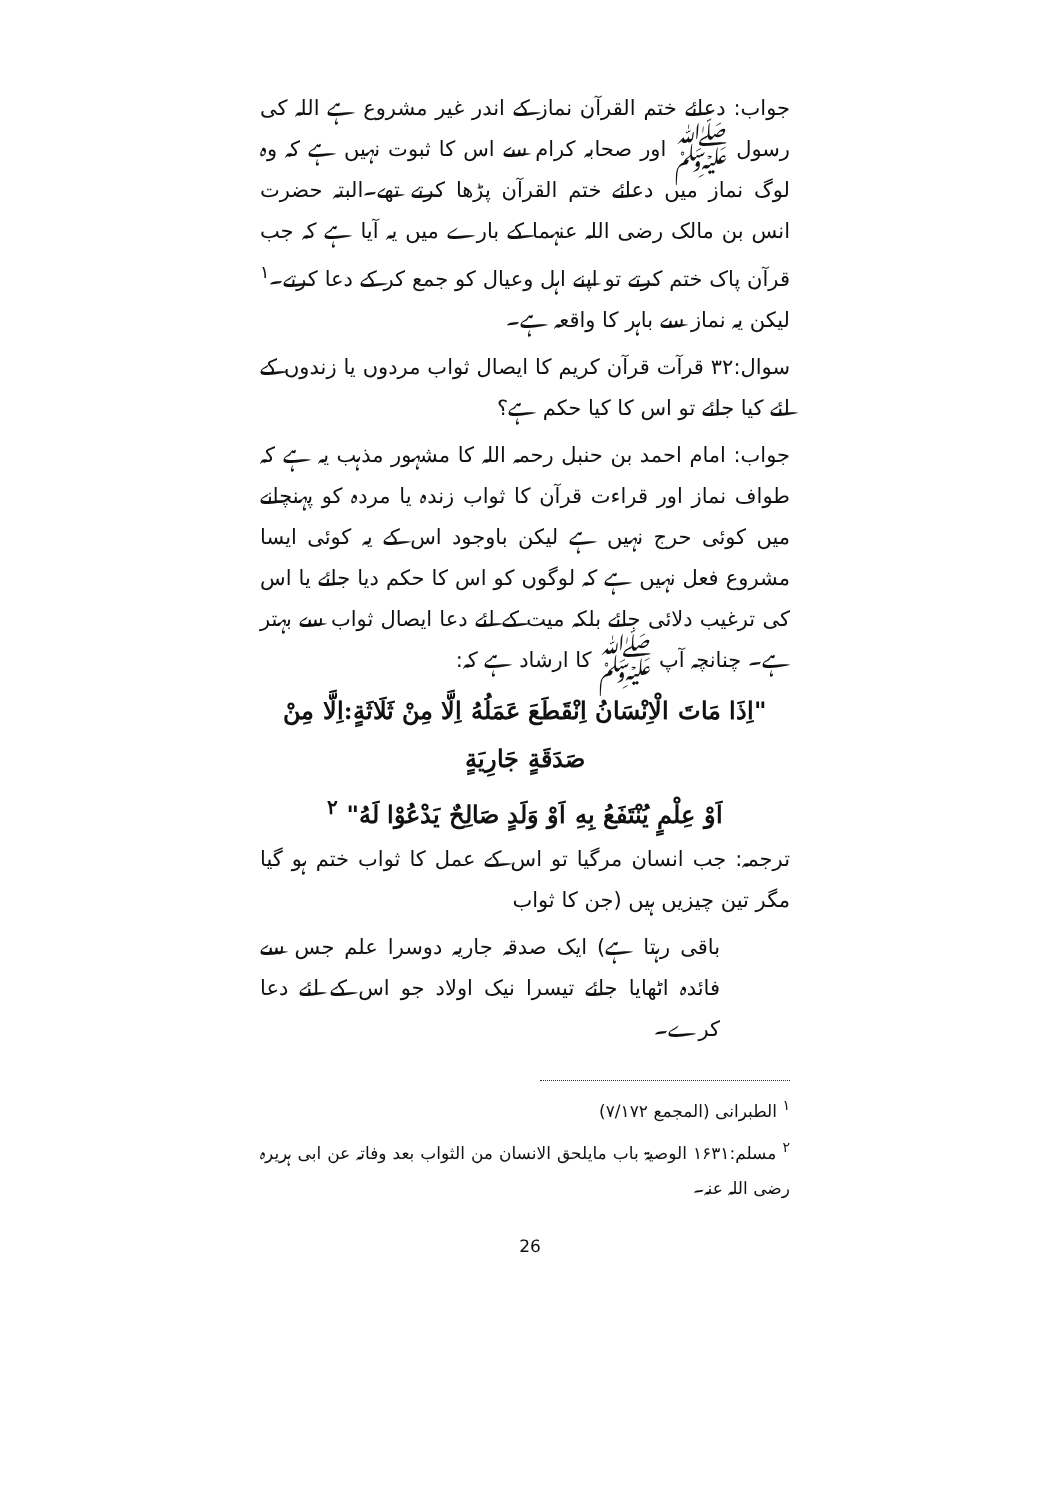جواب: دعائے ختم القرآن نماز کے اندر غیر مشروع ہے اللہ کی رسول ﷺ اور صحابہ کرام سے اس کا ثبوت نہیں ہے کہ وہ لوگ نماز میں دعائے ختم القرآن پڑھا کرتے تھے۔البتہ حضرت انس بن مالک رضی اللہ عنہما کے بارے میں یہ آیا ہے کہ جب قرآن پاک ختم کرتے تو اپنے اہل وعیال کو جمع کر کے دعا کرتے۔<sup>۱</sup> لیکن یہ نماز سے باہر کا واقعہ ہے۔
سوال:۳۲ قرآت قرآن کریم کا ایصال ثواب مردوں یا زندوں کے لئے کیا جائے تو اس کا کیا حکم ہے؟
جواب: امام احمد بن حنبل رحمہ اللہ کا مشہور مذہب یہ ہے کہ طواف نماز اور قراءت قرآن کا ثواب زندہ یا مردہ کو پہنچانے میں کوئی حرج نہیں ہے لیکن باوجود اس کے یہ کوئی ایسا مشروع فعل نہیں ہے کہ لوگوں کو اس کا حکم دیا جائے یا اس کی ترغیب دلائی جائے بلکہ میت کے لئے دعا ایصال ثواب سے بہتر ہے۔ چنانچہ آپ ﷺ کا ارشاد ہے کہ:
"اِذَا مَاتَ الْاِنْسَانُ اِنْقَطَعَ عَمَلُهُ اِلَّا مِنْ ثَلَاثَةٍ:اِلَّا مِنْ صَدَقَةٍ جَارِيَةٍ
اَوْ عِلْمٍ يُنْتَفَعُ بِهِ اَوْ وَلَدٍ صَالِحٌ يَدْعُوْا لَهُ" <sup>۲</sup>
ترجمہ: جب انسان مرگیا تو اس کے عمل کا ثواب ختم ہو گیا مگر تین چیزیں ہیں (جن کا ثواب
باقی رہتا ہے) ایک صدقہ جاریہ دوسرا علم جس سے فائدہ اٹھایا جائے تیسرا نیک اولاد جو اس کے لئے دعا کرے۔
<sup>۱</sup> الطبرانی (المجمع ۷/۱۷۲)
<sup>۲</sup> مسلم:۱۶۳۱ الوصیۃ باب مایلحق الانسان من الثواب بعد وفاتہ عن ابی ہریرہ رضی اللہ عنہ۔
26